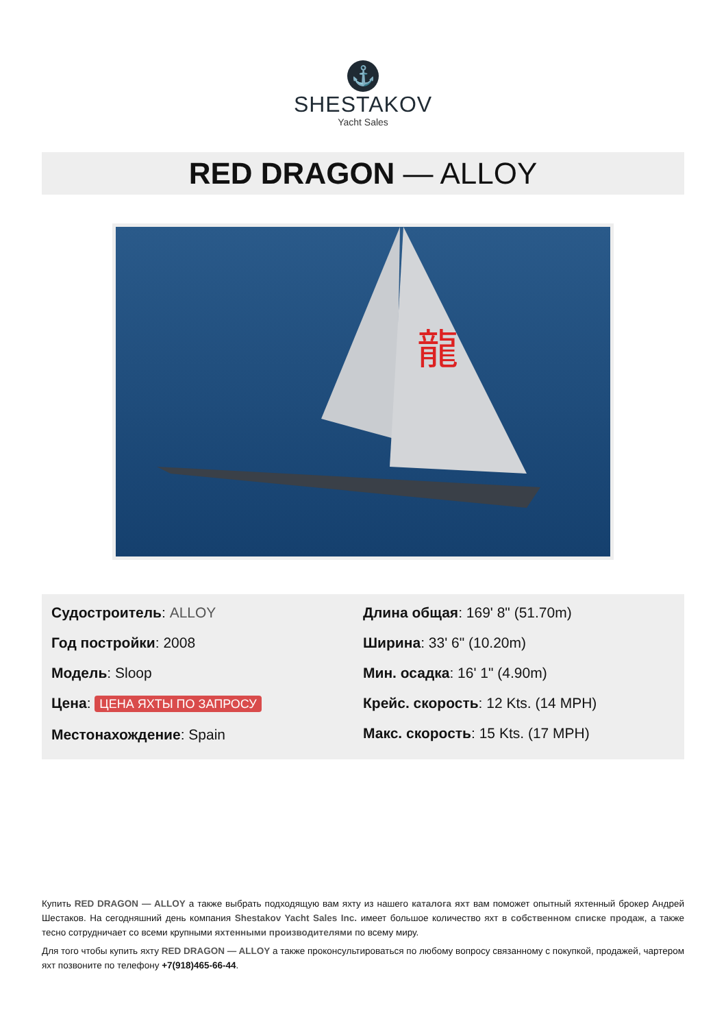⚓
SHESTAKOV
Yacht Sales
RED DRAGON — ALLOY
龍
Судостроитель: ALLOY
Год постройки: 2008
Модель: Sloop
Цена: ЦЕНА ЯХТЫ ПО ЗАПРОСУ
Местонахождение: Spain
Длина общая: 169' 8" (51.70m)
Ширина: 33' 6" (10.20m)
Мин. осадка: 16' 1" (4.90m)
Крейс. скорость: 12 Kts. (14 MPH)
Макс. скорость: 15 Kts. (17 MPH)
Купить RED DRAGON — ALLOY а также выбрать подходящую вам яхту из нашего каталога яхт вам поможет опытный яхтенный брокер Андрей Шестаков. На сегодняшний день компания Shestakov Yacht Sales Inc. имеет большое количество яхт в собственном списке продаж, а также тесно сотрудничает со всеми крупными яхтенными производителями по всему миру.
Для того чтобы купить яхту RED DRAGON — ALLOY а также проконсультироваться по любому вопросу связанному с покупкой, продажей, чартером яхт позвоните по телефону +7(918)465-66-44.